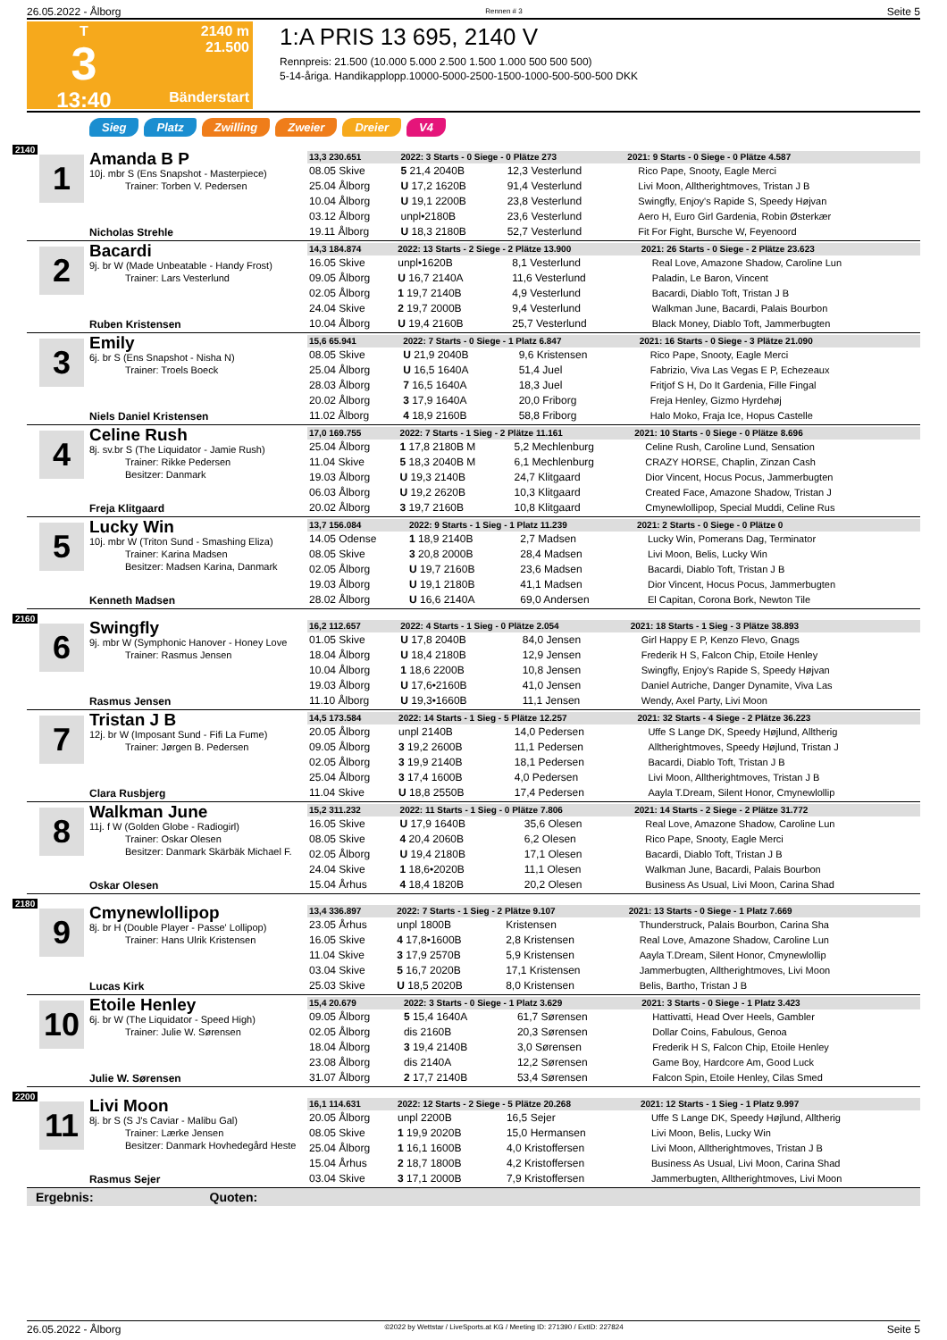26.05.2022 - Ålborg Rennen # 3 Seite 5
T
3
13:40
2140 m
21.500
Bänderstart
1:A PRIS 13 695, 2140 V
Rennpreis: 21.500 (10.000 5.000 2.500 1.500 1.000 500 500 500)
5-14-åriga. Handikapplopp.10000-5000-2500-1500-1000-500-500-500 DKK
Sieg Platz Zwilling Zweier Dreier V4
2140
1
Amanda B P
10j. mbr S (Ens Snapshot - Masterpiece)
Trainer: Torben V. Pedersen
Nicholas Strehle
| 13,3 230.651 | 2022: 3 Starts - 0 Siege - 0 Plätze 273 | | 2021: 9 Starts - 0 Siege - 0 Plätze 4.587 |
| --- | --- | --- | --- |
| 08.05 Skive | 5 21,4 2040B | 12,3 Vesterlund | Rico Pape, Snooty, Eagle Merci |
| 25.04 Ålborg | U 17,2 1620B | 91,4 Vesterlund | Livi Moon, Alltherightmoves, Tristan J B |
| 10.04 Ålborg | U 19,1 2200B | 23,8 Vesterlund | Swingfly, Enjoy's Rapide S, Speedy Højvan |
| 03.12 Ålborg | unpl•2180B | 23,6 Vesterlund | Aero H, Euro Girl Gardenia, Robin Østerkær |
| 19.11 Ålborg | U 18,3 2180B | 52,7 Vesterlund | Fit For Fight, Bursche W, Feyenoord |
2
Bacardi
9j. br W (Made Unbeatable - Handy Frost)
Trainer: Lars Vesterlund
Ruben Kristensen
| 14,3 184.874 | 2022: 13 Starts - 2 Siege - 2 Plätze 13.900 | | 2021: 26 Starts - 0 Siege - 2 Plätze 23.623 |
| --- | --- | --- | --- |
| 16.05 Skive | unpl•1620B | 8,1 Vesterlund | Real Love, Amazone Shadow, Caroline Lun |
| 09.05 Ålborg | U 16,7 2140A | 11,6 Vesterlund | Paladin, Le Baron, Vincent |
| 02.05 Ålborg | 1 19,7 2140B | 4,9 Vesterlund | Bacardi, Diablo Toft, Tristan J B |
| 24.04 Skive | 2 19,7 2000B | 9,4 Vesterlund | Walkman June, Bacardi, Palais Bourbon |
| 10.04 Ålborg | U 19,4 2160B | 25,7 Vesterlund | Black Money, Diablo Toft, Jammerbugten |
3
Emily
6j. br S (Ens Snapshot - Nisha N)
Trainer: Troels Boeck
Niels Daniel Kristensen
| 15,6 65.941 | 2022: 7 Starts - 0 Siege - 1 Platz 6.847 | | 2021: 16 Starts - 0 Siege - 3 Plätze 21.090 |
| --- | --- | --- | --- |
| 08.05 Skive | U 21,9 2040B | 9,6 Kristensen | Rico Pape, Snooty, Eagle Merci |
| 25.04 Ålborg | U 16,5 1640A | 51,4 Juel | Fabrizio, Viva Las Vegas E P, Echezeaux |
| 28.03 Ålborg | 7 16,5 1640A | 18,3 Juel | Fritjof S H, Do It Gardenia, Fille Fingal |
| 20.02 Ålborg | 3 17,9 1640A | 20,0 Friborg | Freja Henley, Gizmo Hyrdehøj |
| 11.02 Ålborg | 4 18,9 2160B | 58,8 Friborg | Halo Moko, Fraja Ice, Hopus Castelle |
4
Celine Rush
8j. sv.br S (The Liquidator - Jamie Rush)
Trainer: Rikke Pedersen
Besitzer: Danmark
Freja Klitgaard
| 17,0 169.755 | 2022: 7 Starts - 1 Sieg - 2 Plätze 11.161 | | 2021: 10 Starts - 0 Siege - 0 Plätze 8.696 |
| --- | --- | --- | --- |
| 25.04 Ålborg | 1 17,8 2180B M | 5,2 Mechlenburg | Celine Rush, Caroline Lund, Sensation |
| 11.04 Skive | 5 18,3 2040B M | 6,1 Mechlenburg | CRAZY HORSE, Chaplin, Zinzan Cash |
| 19.03 Ålborg | U 19,3 2140B | 24,7 Klitgaard | Dior Vincent, Hocus Pocus, Jammerbugten |
| 06.03 Ålborg | U 19,2 2620B | 10,3 Klitgaard | Created Face, Amazone Shadow, Tristan J |
| 20.02 Ålborg | 3 19,7 2160B | 10,8 Klitgaard | Cmynewlollipop, Special Muddi, Celine Rus |
5
Lucky Win
10j. mbr W (Triton Sund - Smashing Eliza)
Trainer: Karina Madsen
Besitzer: Madsen Karina, Danmark
Kenneth Madsen
| 13,7 156.084 | 2022: 9 Starts - 1 Sieg - 1 Platz 11.239 | | 2021: 2 Starts - 0 Siege - 0 Plätze 0 |
| --- | --- | --- | --- |
| 14.05 Odense | 1 18,9 2140B | 2,7 Madsen | Lucky Win, Pomerans Dag, Terminator |
| 08.05 Skive | 3 20,8 2000B | 28,4 Madsen | Livi Moon, Belis, Lucky Win |
| 02.05 Ålborg | U 19,7 2160B | 23,6 Madsen | Bacardi, Diablo Toft, Tristan J B |
| 19.03 Ålborg | U 19,1 2180B | 41,1 Madsen | Dior Vincent, Hocus Pocus, Jammerbugten |
| 28.02 Ålborg | U 16,6 2140A | 69,0 Andersen | El Capitan, Corona Bork, Newton Tile |
2160
6
Swingfly
9j. mbr W (Symphonic Hanover - Honey Love
Trainer: Rasmus Jensen
Rasmus Jensen
| 16,2 112.657 | 2022: 4 Starts - 1 Sieg - 0 Plätze 2.054 | | 2021: 18 Starts - 1 Sieg - 3 Plätze 38.893 |
| --- | --- | --- | --- |
| 01.05 Skive | U 17,8 2040B | 84,0 Jensen | Girl Happy E P, Kenzo Flevo, Gnags |
| 18.04 Ålborg | U 18,4 2180B | 12,9 Jensen | Frederik H S, Falcon Chip, Etoile Henley |
| 10.04 Ålborg | 1 18,6 2200B | 10,8 Jensen | Swingfly, Enjoy's Rapide S, Speedy Højvan |
| 19.03 Ålborg | U 17,6•2160B | 41,0 Jensen | Daniel Autriche, Danger Dynamite, Viva Las |
| 11.10 Ålborg | U 19,3•1660B | 11,1 Jensen | Wendy, Axel Party, Livi Moon |
7
Tristan J B
12j. br W (Imposant Sund - Fifi La Fume)
Trainer: Jørgen B. Pedersen
Clara Rusbjerg
| 14,5 173.584 | 2022: 14 Starts - 1 Sieg - 5 Plätze 12.257 | | 2021: 32 Starts - 4 Siege - 2 Plätze 36.223 |
| --- | --- | --- | --- |
| 20.05 Ålborg | unpl 2140B | 14,0 Pedersen | Uffe S Lange DK, Speedy Højlund, Alltherig |
| 09.05 Ålborg | 3 19,2 2600B | 11,1 Pedersen | Alltherightmoves, Speedy Højlund, Tristan J |
| 02.05 Ålborg | 3 19,9 2140B | 18,1 Pedersen | Bacardi, Diablo Toft, Tristan J B |
| 25.04 Ålborg | 3 17,4 1600B | 4,0 Pedersen | Livi Moon, Alltherightmoves, Tristan J B |
| 11.04 Skive | U 18,8 2550B | 17,4 Pedersen | Aayla T.Dream, Silent Honor, Cmynewlollip |
8
Walkman June
11j. f W (Golden Globe - Radiogirl)
Trainer: Oskar Olesen
Besitzer: Danmark Skärbäk Michael F.
Oskar Olesen
| 15,2 311.232 | 2022: 11 Starts - 1 Sieg - 0 Plätze 7.806 | | 2021: 14 Starts - 2 Siege - 2 Plätze 31.772 |
| --- | --- | --- | --- |
| 16.05 Skive | U 17,9 1640B | 35,6 Olesen | Real Love, Amazone Shadow, Caroline Lun |
| 08.05 Skive | 4 20,4 2060B | 6,2 Olesen | Rico Pape, Snooty, Eagle Merci |
| 02.05 Ålborg | U 19,4 2180B | 17,1 Olesen | Bacardi, Diablo Toft, Tristan J B |
| 24.04 Skive | 1 18,6•2020B | 11,1 Olesen | Walkman June, Bacardi, Palais Bourbon |
| 15.04 Århus | 4 18,4 1820B | 20,2 Olesen | Business As Usual, Livi Moon, Carina Shad |
2180
9
Cmynewlollipop
8j. br H (Double Player - Passe' Lollipop)
Trainer: Hans Ulrik Kristensen
Lucas Kirk
| 13,4 336.897 | 2022: 7 Starts - 1 Sieg - 2 Plätze 9.107 | | 2021: 13 Starts - 0 Siege - 1 Platz 7.669 |
| --- | --- | --- | --- |
| 23.05 Århus | unpl 1800B | Kristensen | Thunderstruck, Palais Bourbon, Carina Sha |
| 16.05 Skive | 4 17,8•1600B | 2,8 Kristensen | Real Love, Amazone Shadow, Caroline Lun |
| 11.04 Skive | 3 17,9 2570B | 5,9 Kristensen | Aayla T.Dream, Silent Honor, Cmynewlollip |
| 03.04 Skive | 5 16,7 2020B | 17,1 Kristensen | Jammerbugten, Alltherightmoves, Livi Moon |
| 25.03 Skive | U 18,5 2020B | 8,0 Kristensen | Belis, Bartho, Tristan J B |
10
Etoile Henley
6j. br W (The Liquidator - Speed High)
Trainer: Julie W. Sørensen
Julie W. Sørensen
| 15,4 20.679 | 2022: 3 Starts - 0 Siege - 1 Platz 3.629 | | 2021: 3 Starts - 0 Siege - 1 Platz 3.423 |
| --- | --- | --- | --- |
| 09.05 Ålborg | 5 15,4 1640A | 61,7 Sørensen | Hattivatti, Head Over Heels, Gambler |
| 02.05 Ålborg | dis 2160B | 20,3 Sørensen | Dollar Coins, Fabulous, Genoa |
| 18.04 Ålborg | 3 19,4 2140B | 3,0 Sørensen | Frederik H S, Falcon Chip, Etoile Henley |
| 23.08 Ålborg | dis 2140A | 12,2 Sørensen | Game Boy, Hardcore Am, Good Luck |
| 31.07 Ålborg | 2 17,7 2140B | 53,4 Sørensen | Falcon Spin, Etoile Henley, Cilas Smed |
2200
11
Livi Moon
8j. br S (S J's Caviar - Malibu Gal)
Trainer: Lærke Jensen
Besitzer: Danmark Hovhedegård Heste
Rasmus Sejer
| 16,1 114.631 | 2022: 12 Starts - 2 Siege - 5 Plätze 20.268 | | 2021: 12 Starts - 1 Sieg - 1 Platz 9.997 |
| --- | --- | --- | --- |
| 20.05 Ålborg | unpl 2200B | 16,5 Sejer | Uffe S Lange DK, Speedy Højlund, Alltherig |
| 08.05 Skive | 1 19,9 2020B | 15,0 Hermansen | Livi Moon, Belis, Lucky Win |
| 25.04 Ålborg | 1 16,1 1600B | 4,0 Kristoffersen | Livi Moon, Alltherightmoves, Tristan J B |
| 15.04 Århus | 2 18,7 1800B | 4,2 Kristoffersen | Business As Usual, Livi Moon, Carina Shad |
| 03.04 Skive | 3 17,1 2000B | 7,9 Kristoffersen | Jammerbugten, Alltherightmoves, Livi Moon |
Ergebnis: Quoten:
26.05.2022 - Ålborg ©2022 by Wettstar / LiveSports.at KG / Meeting ID: 271390 / ExtID: 227824 Seite 5